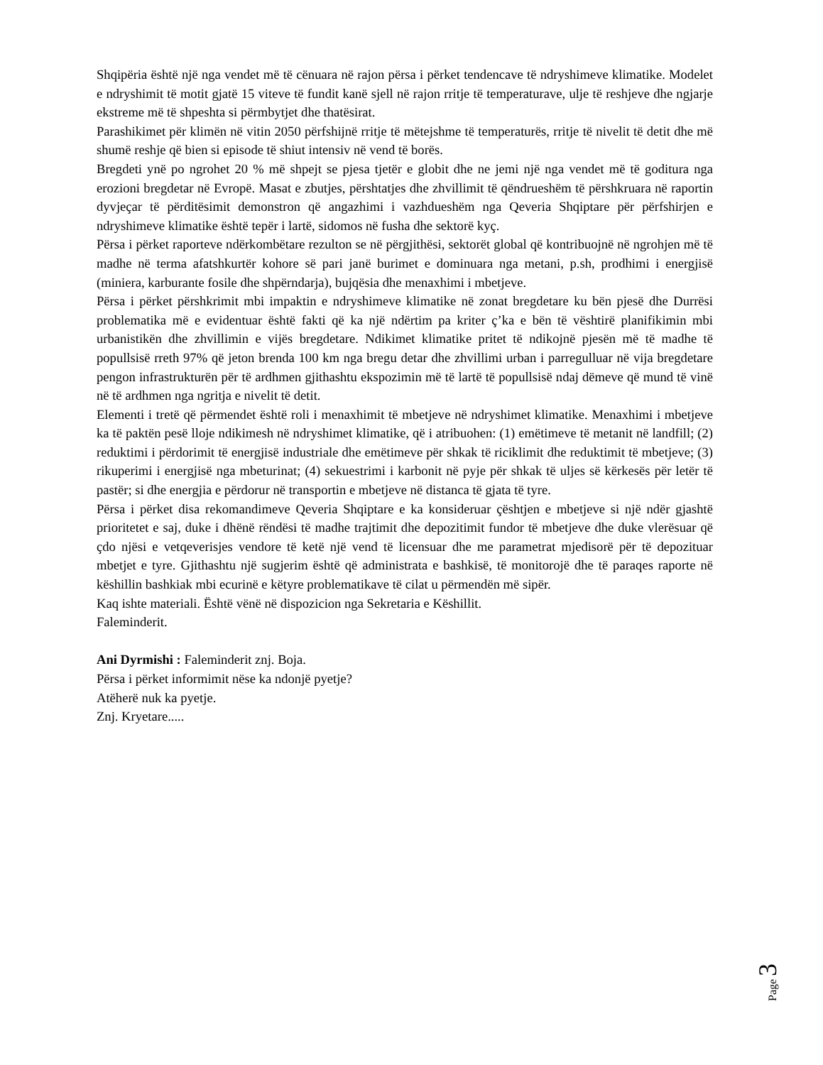Shqipëria është një nga vendet më të cënuara në rajon përsa i përket tendencave të ndryshimeve klimatike. Modelet e ndryshimit të motit gjatë 15 viteve të fundit kanë sjell në rajon rritje të temperaturave, ulje të reshjeve dhe ngjarje ekstreme më të shpeshta si përmbytjet dhe thatësirat.
Parashikimet për klimën në vitin 2050 përfshijnë rritje të mëtejshme të temperaturës, rritje të nivelit të detit dhe më shumë reshje që bien si episode të shiut intensiv në vend të borës.
Bregdeti ynë po ngrohet 20 % më shpejt se pjesa tjetër e globit dhe ne jemi një nga vendet më të goditura nga erozioni bregdetar në Evropë. Masat e zbutjes, përshtatjes dhe zhvillimit të qëndrueshëm të përshkruara në raportin dyvjeçar të përditësimit demonstron që angazhimi i vazhdueshëm nga Qeveria Shqiptare për përfshirjen e ndryshimeve klimatike është tepër i lartë, sidomos në fusha dhe sektorë kyç.
Përsa i përket raporteve ndërkombëtare rezulton se në përgjithësi, sektorët global që kontribuojnë në ngrohjen më të madhe në terma afatshkurtër kohore së pari janë burimet e dominuara nga metani, p.sh, prodhimi i energjisë (miniera, karburante fosile dhe shpërndarja), bujqësia dhe menaxhimi i mbetjeve.
Përsa i përket përshkrimit mbi impaktin e ndryshimeve klimatike në zonat bregdetare ku bën pjesë dhe Durrësi problematika më e evidentuar është fakti që ka një ndërtim pa kriter ç’ka e bën të vështirë planifikimin mbi urbanistikën dhe zhvillimin e vijës bregdetare. Ndikimet klimatike pritet të ndikojnë pjesën më të madhe të popullsisë rreth 97% që jeton brenda 100 km nga bregu detar dhe zhvillimi urban i parregulluar në vija bregdetare pengon infrastrukturën për të ardhmen gjithashtu ekspozimin më të lartë të popullsisë ndaj dëmeve që mund të vinë në të ardhmen nga ngritja e nivelit të detit.
Elementi i tretë që përmendet është roli i menaxhimit të mbetjeve në ndryshimet klimatike. Menaxhimi i mbetjeve ka të paktën pesë lloje ndikimesh në ndryshimet klimatike, që i atribuohen: (1) emëtimeve të metanit në landfill; (2) reduktimi i përdorimit të energjisë industriale dhe emëtimeve për shkak të riciklimit dhe reduktimit të mbetjeve; (3) rikuperimi i energjisë nga mbeturinat; (4) sekuestrimi i karbonit në pyje për shkak të uljes së kërkesës për letër të pastër; si dhe energjia e përdorur në transportin e mbetjeve në distanca të gjata të tyre.
Përsa i përket disa rekomandimeve Qeveria Shqiptare e ka konsideruar çështjen e mbetjeve si një ndër gjashtë prioritetet e saj, duke i dhënë rëndësi të madhe trajtimit dhe depozitimit fundor të mbetjeve dhe duke vlerësuar që çdo njësi e vetqeverisjes vendore të ketë një vend të licensuar dhe me parametrat mjedisorë për të depozituar mbetjet e tyre. Gjithashtu një sugjerim është që administrata e bashkisë, të monitorojë dhe të paraqes raporte në këshillin bashkiak mbi ecurinë e këtyre problematikave të cilat u përmendën më sipër.
Kaq ishte materiali. Është vënë në dispozicion nga Sekretaria e Këshillit.
Faleminderit.
Ani Dyrmishi : Faleminderit znj. Boja.
Përsa i përket informimit nëse ka ndonjë pyetje?
Atëherë nuk ka pyetje.
Znj. Kryetare.....
Page 3